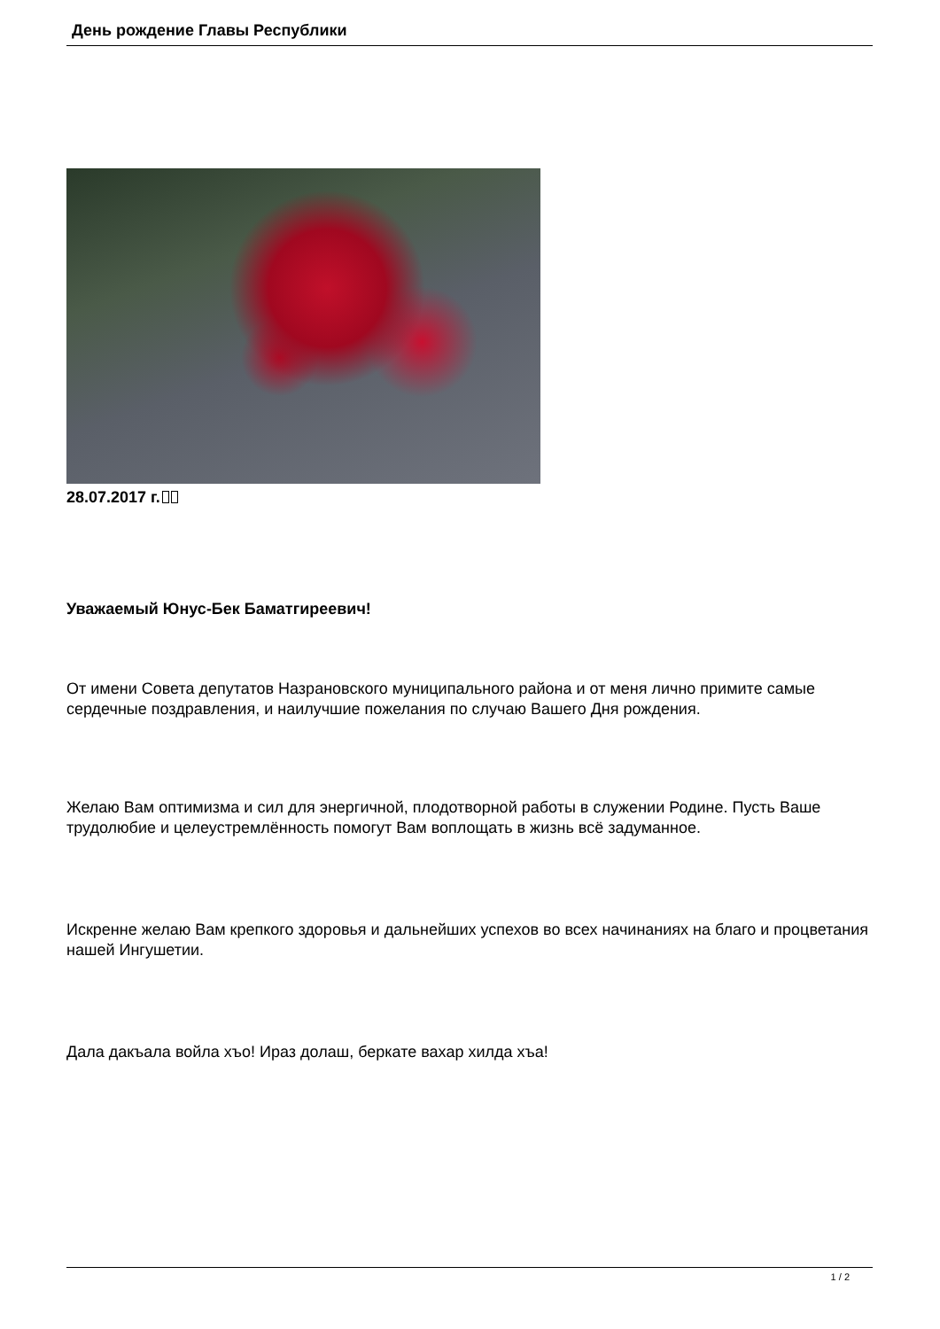День рождение Главы Республики
28.07.2017 г.
Уважаемый Юнус-Бек Баматгиреевич!
От имени Совета депутатов Назрановского муниципального района и от меня лично примите самые сердечные поздравления, и наилучшие пожелания по случаю Вашего Дня рождения.
Желаю Вам оптимизма и сил для энергичной, плодотворной работы в служении Родине. Пусть Ваше трудолюбие и целеустремлённость помогут Вам воплощать в жизнь всё задуманное.
Искренне желаю Вам крепкого здоровья и дальнейших успехов во всех начинаниях на благо и процветания нашей Ингушетии.
Дала дакъала войла хъо! Ираз долаш, беркате вахар хилда хъа!
1 / 2